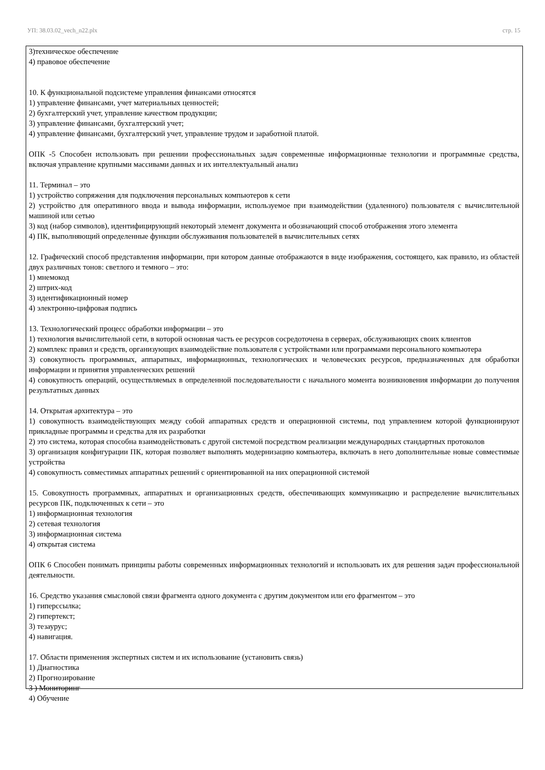УП: 38.03.02_vech_n22.plx стр. 15
3)техническое обеспечение
4) правовое обеспечение
10. К функциональной подсистеме управления финансами относятся
1) управление финансами, учет материальных ценностей;
2) бухгалтерский учет, управление качеством продукции;
3) управление финансами, бухгалтерский учет;
4) управление финансами, бухгалтерский учет, управление трудом и заработной платой.
ОПК -5 Способен использовать при решении профессиональных задач современные информационные технологии и программные средства, включая управление крупными массивами данных и их интеллектуальный анализ
11. Терминал – это
1) устройство сопряжения для подключения персональных компьютеров к сети
2) устройство для оперативного ввода и вывода информации, используемое при взаимодействии (удаленного) пользователя с вычислительной машиной или сетью
3) код (набор символов), идентифицирующий некоторый элемент документа и обозначающий способ отображения этого элемента
4) ПК, выполняющий определенные функции обслуживания пользователей в вычислительных сетях
12. Графический способ представления информации, при котором данные отображаются в виде изображения, состоящего, как правило, из областей двух различных тонов: светлого и темного – это:
1) мнемокод
2) штрих-код
3) идентификационный номер
4) электронно-цифровая подпись
13. Технологический процесс обработки информации – это
1) технология вычислительной сети, в которой основная часть ее ресурсов сосредоточена в серверах, обслуживающих своих клиентов
2) комплекс правил и средств, организующих взаимодействие пользователя с устройствами или программами персонального компьютера
3) совокупность программных, аппаратных, информационных, технологических и человеческих ресурсов, предназначенных для обработки информации и принятия управленческих решений
4) совокупность операций, осуществляемых в определенной последовательности с начального момента возникновения информации до получения результатных данных
14. Открытая архитектура – это
1) совокупность взаимодействующих между собой аппаратных средств и операционной системы, под управлением которой функционируют прикладные программы и средства для их разработки
2) это система, которая способна взаимодействовать с другой системой посредством реализации международных стандартных протоколов
3) организация конфигурации ПК, которая позволяет выполнять модернизацию компьютера, включать в него дополнительные новые совместимые устройства
4) совокупность совместимых аппаратных решений с ориентированной на них операционной системой
15. Совокупность программных, аппаратных и организационных средств, обеспечивающих коммуникацию и распределение вычислительных ресурсов ПК, подключенных к сети – это
1) информационная технология
2) сетевая технология
3) информационная система
4) открытая система
ОПК 6 Способен понимать принципы работы современных информационных технологий и использовать их для решения задач профессиональной деятельности.
16. Средство указания смысловой связи фрагмента одного документа с другим документом или его фрагментом – это
1) гиперссылка;
2) гипертекст;
3) тезаурус;
4) навигация.
17. Области применения экспертных систем и их использование (установить связь)
1) Диагностика
2) Прогнозирование
3 ) Мониторинг
4) Обучение